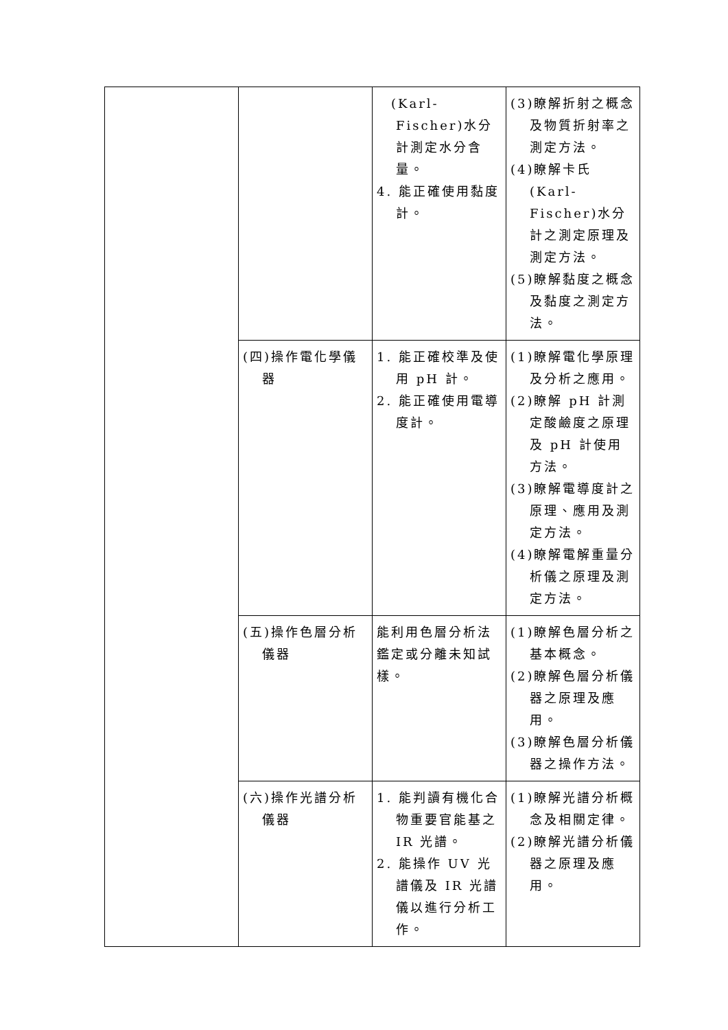| | | (Karl-Fischer)水分計測定水分含量。 4. 能正確使用黏度計。 | (3)瞭解折射之概念及物質折射率之測定方法。 (4)瞭解卡氏(Karl-Fischer)水分計之測定原理及測定方法。 (5)瞭解黏度之概念及黏度之測定方法。 |
| | (四)操作電化學儀器 | 1. 能正確校準及使用 pH 計。 2. 能正確使用電導度計。 | (1)瞭解電化學原理及分析之應用。 (2)瞭解 pH 計測定酸鹼度之原理及 pH 計使用方法。 (3)瞭解電導度計之原理、應用及測定方法。 (4)瞭解電解重量分析儀之原理及測定方法。 |
| | (五)操作色層分析儀器 | 能利用色層分析法鑑定或分離未知試樣。 | (1)瞭解色層分析之基本概念。 (2)瞭解色層分析儀器之原理及應用。 (3)瞭解色層分析儀器之操作方法。 |
| | (六)操作光譜分析儀器 | 1. 能判讀有機化合物重要官能基之 IR 光譜。 2. 能操作 UV 光譜儀及 IR 光譜儀以進行分析工作。 | (1)瞭解光譜分析概念及相關定律。 (2)瞭解光譜分析儀器之原理及應用。 |